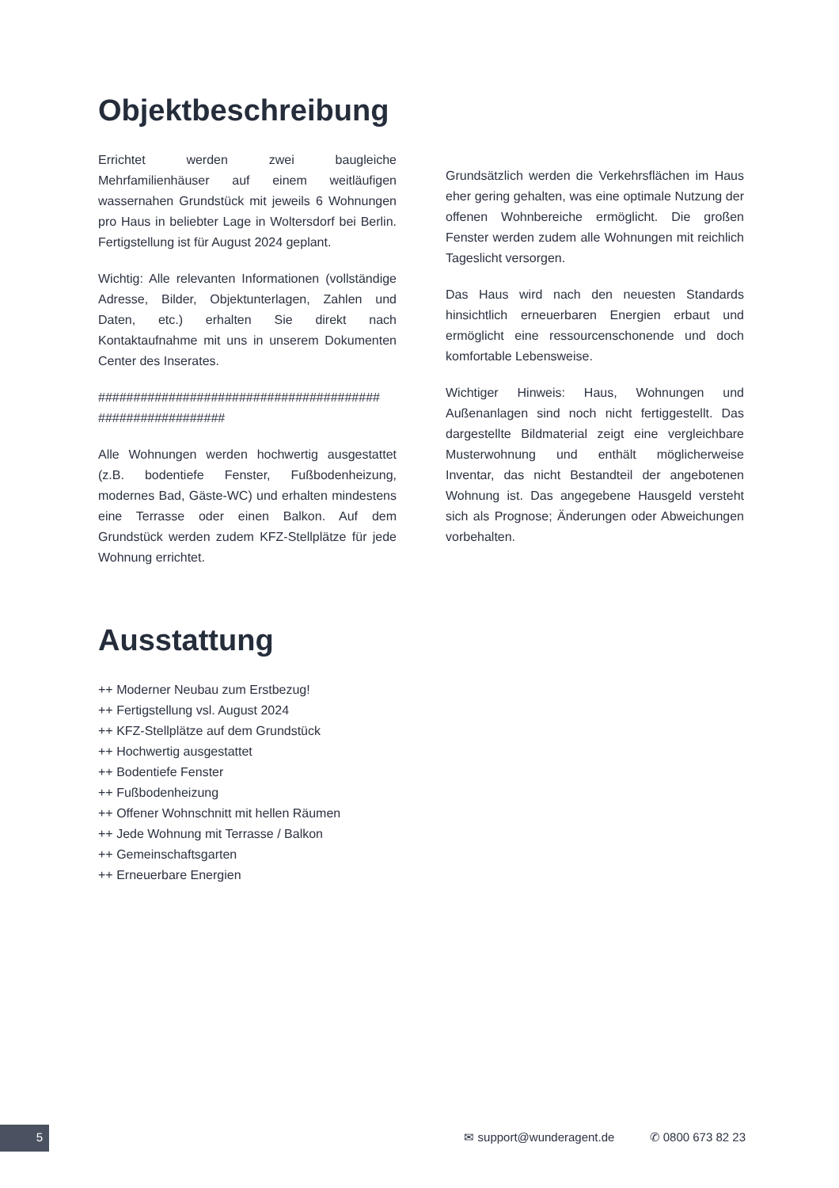Objektbeschreibung
Errichtet werden zwei baugleiche Mehrfamilienhäuser auf einem weitläufigen wassernahen Grundstück mit jeweils 6 Wohnungen pro Haus in beliebter Lage in Woltersdorf bei Berlin. Fertigstellung ist für August 2024 geplant.
Wichtig: Alle relevanten Informationen (vollständige Adresse, Bilder, Objektunterlagen, Zahlen und Daten, etc.) erhalten Sie direkt nach Kontaktaufnahme mit uns in unserem Dokumenten Center des Inserates.
######################################## ##################
Alle Wohnungen werden hochwertig ausgestattet (z.B. bodentiefe Fenster, Fußbodenheizung, modernes Bad, Gäste-WC) und erhalten mindestens eine Terrasse oder einen Balkon. Auf dem Grundstück werden zudem KFZ-Stellplätze für jede Wohnung errichtet.
Grundsätzlich werden die Verkehrsflächen im Haus eher gering gehalten, was eine optimale Nutzung der offenen Wohnbereiche ermöglicht. Die großen Fenster werden zudem alle Wohnungen mit reichlich Tageslicht versorgen.
Das Haus wird nach den neuesten Standards hinsichtlich erneuerbaren Energien erbaut und ermöglicht eine ressourcenschonende und doch komfortable Lebensweise.
Wichtiger Hinweis: Haus, Wohnungen und Außenanlagen sind noch nicht fertiggestellt. Das dargestellte Bildmaterial zeigt eine vergleichbare Musterwohnung und enthält möglicherweise Inventar, das nicht Bestandteil der angebotenen Wohnung ist. Das angegebene Hausgeld versteht sich als Prognose; Änderungen oder Abweichungen vorbehalten.
Ausstattung
++ Moderner Neubau zum Erstbezug!
++ Fertigstellung vsl. August 2024
++ KFZ-Stellplätze auf dem Grundstück
++ Hochwertig ausgestattet
++ Bodentiefe Fenster
++ Fußbodenheizung
++ Offener Wohnschnitt mit hellen Räumen
++ Jede Wohnung mit Terrasse / Balkon
++ Gemeinschaftsgarten
++ Erneuerbare Energien
5
✉ support@wunderagent.de ✆ 0800 673 82 23